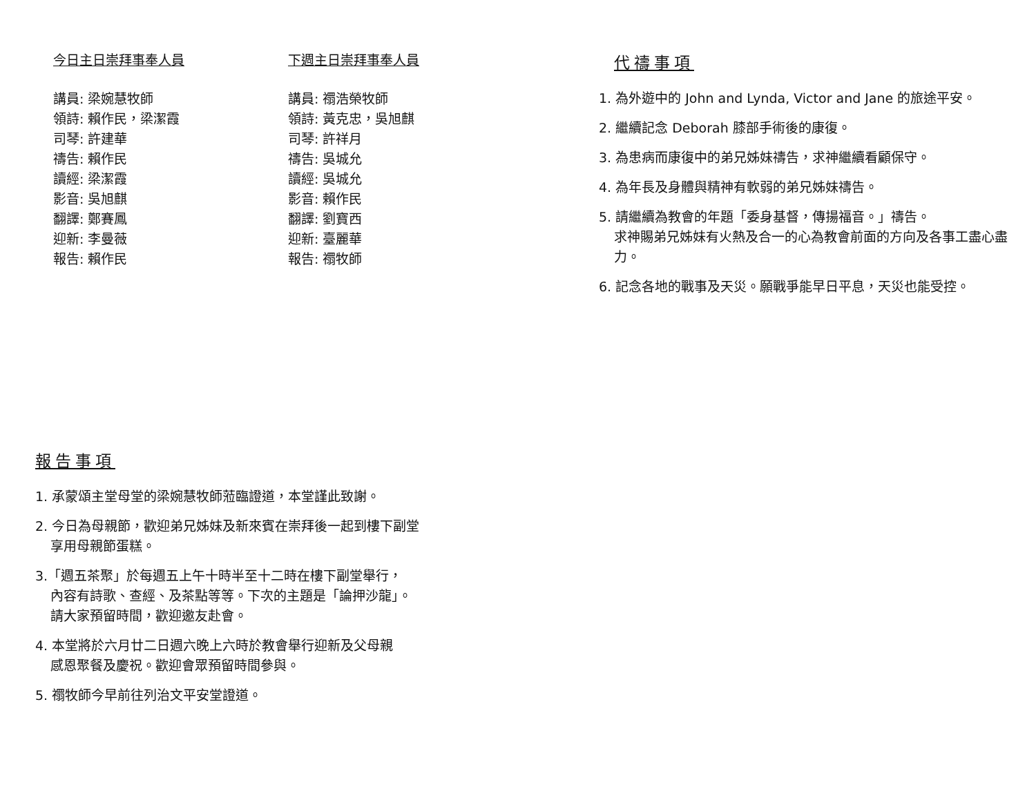今日主日崇拜事奉人員
講員: 梁婉慧牧師
領詩: 賴作民，梁潔霞
司琴: 許建華
禱告: 賴作民
讀經: 梁潔霞
影音: 吳旭麒
翻譯: 鄭賽鳳
迎新: 李曼薇
報告: 賴作民
下週主日崇拜事奉人員
講員: 禤浩榮牧師
領詩: 黃克忠，吳旭麒
司琴: 許祥月
禱告: 吳城允
讀經: 吳城允
影音: 賴作民
翻譯: 劉寶西
迎新: 臺麗華
報告: 禤牧師
代禱事項
1. 為外遊中的 John and Lynda, Victor and Jane 的旅途平安。
2. 繼續記念 Deborah 膝部手術後的康復。
3. 為患病而康復中的弟兄姊妹禱告，求神繼續看顧保守。
4. 為年長及身體與精神有軟弱的弟兄姊妹禱告。
5. 請繼續為教會的年題「委身基督，傳揚福音。」禱告。
求神賜弟兄姊妹有火熱及合一的心為教會前面的方向及各事工盡心盡力。
6. 記念各地的戰事及天災。願戰爭能早日平息，天災也能受控。
報告事項
1. 承蒙頌主堂母堂的梁婉慧牧師蒞臨證道，本堂謹此致謝。
2. 今日為母親節，歡迎弟兄姊妹及新來賓在崇拜後一起到樓下副堂
享用母親節蛋糕。
3.「週五茶聚」於每週五上午十時半至十二時在樓下副堂舉行，
內容有詩歌、查經、及茶點等等。下次的主題是「論押沙龍」。
請大家預留時間，歡迎邀友赴會。
4. 本堂將於六月廿二日週六晚上六時於教會舉行迎新及父母親
感恩聚餐及慶祝。歡迎會眾預留時間參與。
5. 禤牧師今早前往列治文平安堂證道。